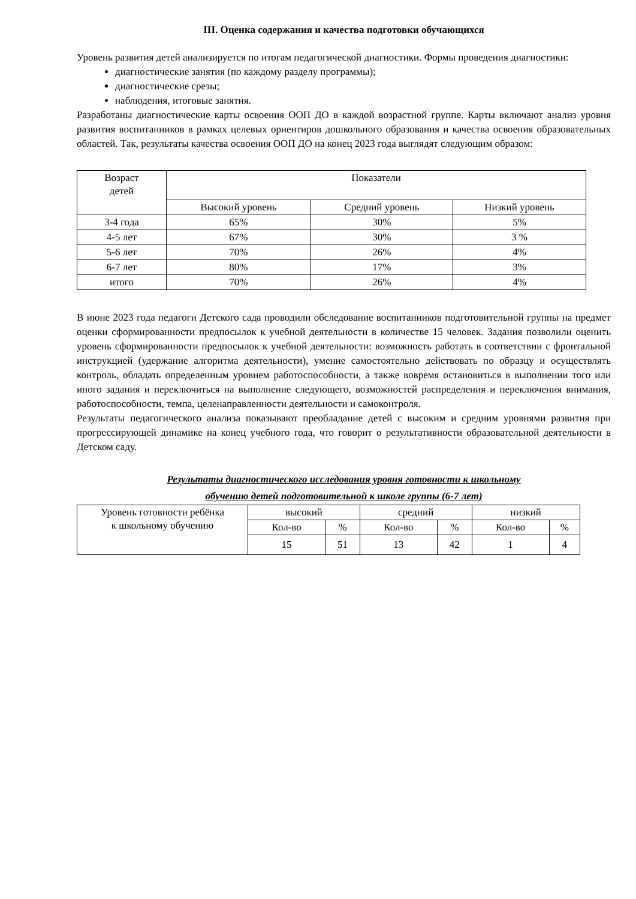III. Оценка содержания и качества подготовки обучающихся
Уровень развития детей анализируется по итогам педагогической диагностики. Формы проведения диагностики:
диагностические занятия (по каждому разделу программы);
диагностические срезы;
наблюдения, итоговые занятия.
Разработаны диагностические карты освоения ООП ДО в каждой возрастной группе. Карты включают анализ уровня развития воспитанников в рамках целевых ориентиров дошкольного образования и качества освоения образовательных областей. Так, результаты качества освоения ООП ДO на конец 2023 года выглядят следующим образом:
| Возраст детей | Показатели | | |
| --- | --- | --- | --- |
| | Высокий уровень | Средний уровень | Низкий уровень |
| 3-4 года | 65% | 30% | 5% |
| 4-5 лет | 67% | 30% | 3 % |
| 5-6 лет | 70% | 26% | 4% |
| 6-7 лет | 80% | 17% | 3% |
| итого | 70% | 26% | 4% |
В июне 2023 года педагоги Детского сада проводили обследование воспитанников подготовительной группы на предмет оценки сформированности предпосылок к учебной деятельности в количестве 15 человек. Задания позволили оценить уровень сформированности предпосылок к учебной деятельности: возможность работать в соответствии с фронтальной инструкцией (удержание алгоритма деятельности), умение самостоятельно действовать по образцу и осуществлять контроль, обладать определенным уровнем работоспособности, а также вовремя остановиться в выполнении того или иного задания и переключиться на выполнение следующего, возможностей распределения и переключения внимания, работоспособности, темпа, целенаправленности деятельности и самоконтроля.
Результаты педагогического анализа показывают преобладание детей с высоким и средним уровнями развития при прогрессирующей динамике на конец учебного года, что говорит о результативности образовательной деятельности в Детском саду.
Результаты диагностического исследования уровня готовности к школьному
обучению детей подготовительной к школе группы (6-7 лет)
| Уровень готовности ребёнка к школьному обучению | высокий | | средний | | низкий | |
| | Кол-во | % | Кол-во | % | Кол-во | % |
| | 15 | 51 | 13 | 42 | 1 | 4 |